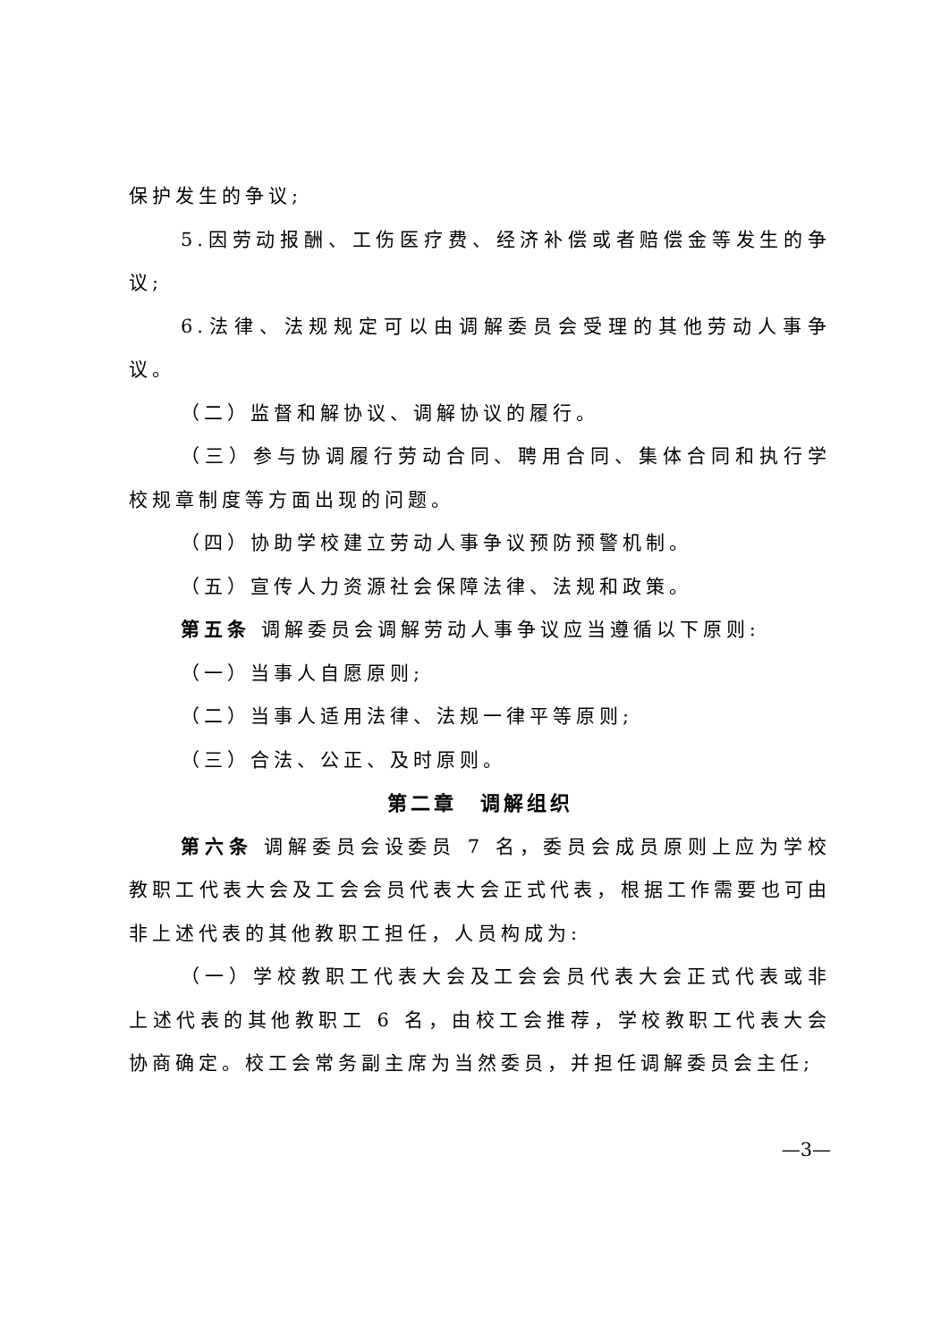保护发生的争议;
5.因劳动报酬、工伤医疗费、经济补偿或者赔偿金等发生的争议;
6.法律、法规规定可以由调解委员会受理的其他劳动人事争议。
（二）监督和解协议、调解协议的履行。
（三）参与协调履行劳动合同、聘用合同、集体合同和执行学校规章制度等方面出现的问题。
（四）协助学校建立劳动人事争议预防预警机制。
（五）宣传人力资源社会保障法律、法规和政策。
第五条 调解委员会调解劳动人事争议应当遵循以下原则:
（一）当事人自愿原则;
（二）当事人适用法律、法规一律平等原则;
（三）合法、公正、及时原则。
第二章　调解组织
第六条 调解委员会设委员 7 名，委员会成员原则上应为学校教职工代表大会及工会会员代表大会正式代表，根据工作需要也可由非上述代表的其他教职工担任，人员构成为:
（一）学校教职工代表大会及工会会员代表大会正式代表或非上述代表的其他教职工 6 名，由校工会推荐，学校教职工代表大会协商确定。校工会常务副主席为当然委员，并担任调解委员会主任;
—3—